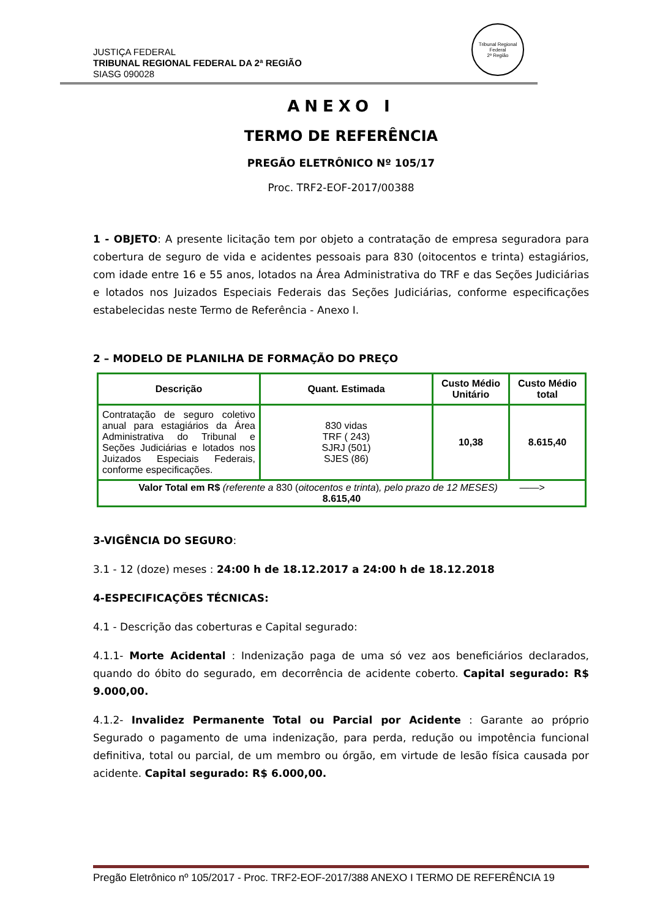Tribunal Regional Federal
2ª Região
JUSTIÇA FEDERAL
TRIBUNAL REGIONAL FEDERAL DA 2ª REGIÃO
SIASG 090028
ANEXO I
TERMO DE REFERÊNCIA
PREGÃO ELETRÔNICO Nº 105/17
Proc. TRF2-EOF-2017/00388
1 - OBJETO: A presente licitação tem por objeto a contratação de empresa seguradora para cobertura de seguro de vida e acidentes pessoais para 830 (oitocentos e trinta) estagiários, com idade entre 16 e 55 anos, lotados na Área Administrativa do TRF e das Seções Judiciárias e lotados nos Juizados Especiais Federais das Seções Judiciárias, conforme especificações estabelecidas neste Termo de Referência - Anexo I.
2 – MODELO DE PLANILHA DE FORMAÇÃO DO PREÇO
| Descrição | Quant. Estimada | Custo Médio Unitário | Custo Médio total |
| --- | --- | --- | --- |
| Contratação de seguro coletivo anual para estagiários da Área Administrativa do Tribunal e Seções Judiciárias e lotados nos Juizados Especiais Federais, conforme especificações. | 830 vidas TRF ( 243) SJRJ (501) SJES (86) | 10,38 | 8.615,40 |
| Valor Total em R$ (referente a 830 ( oitocentos e trinta ) , pelo prazo de 12 MESES) ——> 8.615,40 | | | |
3-VIGÊNCIA DO SEGURO:
3.1 - 12 (doze) meses : 24:00 h de 18.12.2017 a 24:00 h de 18.12.2018
4-ESPECIFICAÇÕES TÉCNICAS:
4.1 - Descrição das coberturas e Capital segurado:
4.1.1- Morte Acidental : Indenização paga de uma só vez aos beneficiários declarados, quando do óbito do segurado, em decorrência de acidente coberto. Capital segurado: R$ 9.000,00.
4.1.2- Invalidez Permanente Total ou Parcial por Acidente : Garante ao próprio Segurado o pagamento de uma indenização, para perda, redução ou impotência funcional definitiva, total ou parcial, de um membro ou órgão, em virtude de lesão física causada por acidente. Capital segurado: R$ 6.000,00.
Pregão Eletrônico nº 105/2017 - Proc. TRF2-EOF-2017/388 ANEXO I TERMO DE REFERÊNCIA 19